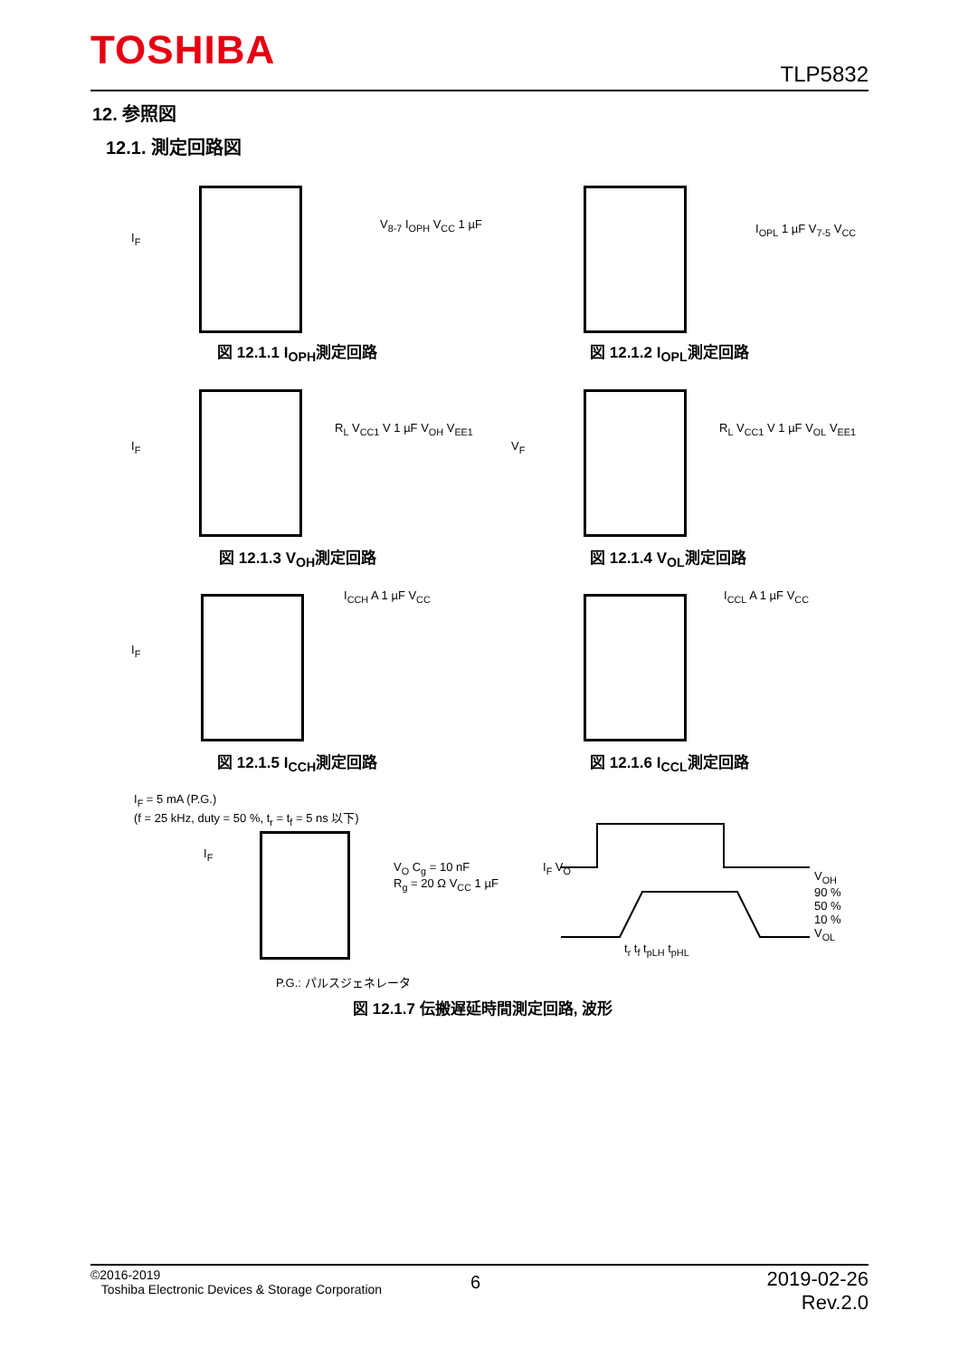TOSHIBA TLP5832
12. 参照図
12.1. 測定回路図
I<sub>F</sub>
V<sub>8-7</sub> I<sub>OPH</sub> V<sub>CC</sub> 1 µF I<sub>OPL</sub> 1 µF V<sub>7-5</sub> V<sub>CC</sub>
図 12.1.1 I<sub>OPH</sub>測定回路 図 12.1.2 I<sub>OPL</sub>測定回路
I<sub>F</sub>
R<sub>L</sub> V<sub>CC1</sub> V 1 µF V<sub>OH</sub> V<sub>EE1</sub>
V<sub>F</sub>
R<sub>L</sub> V<sub>CC1</sub> V 1 µF V<sub>OL</sub> V<sub>EE1</sub>
図 12.1.3 V<sub>OH</sub>測定回路 図 12.1.4 V<sub>OL</sub>測定回路
I<sub>F</sub>
I<sub>CCH</sub> A 1 µF V<sub>CC</sub> I<sub>CCL</sub> A 1 µF V<sub>CC</sub>
図 12.1.5 I<sub>CCH</sub>測定回路 図 12.1.6 I<sub>CCL</sub>測定回路
I<sub>F</sub> = 5 mA (P.G.)
(f = 25 kHz, duty = 50 %, t<sub>r</sub> = t<sub>f</sub> = 5 ns 以下)
I<sub>F</sub>
V<sub>O</sub> C<sub>g</sub> = 10 nF
R<sub>g</sub> = 20 Ω V<sub>CC</sub> 1 µF
P.G.: パルスジェネレータ
I<sub>F</sub> V<sub>O</sub>
V<sub>OH</sub>
90 %
50 %
10 %
V<sub>OL</sub>
t<sub>r</sub> t<sub>f</sub> t<sub>pLH</sub> t<sub>pHL</sub>
図 12.1.7 伝搬遅延時間測定回路, 波形
©2016-2019
Toshiba Electronic Devices & Storage Corporation
6
2019-02-26
Rev.2.0